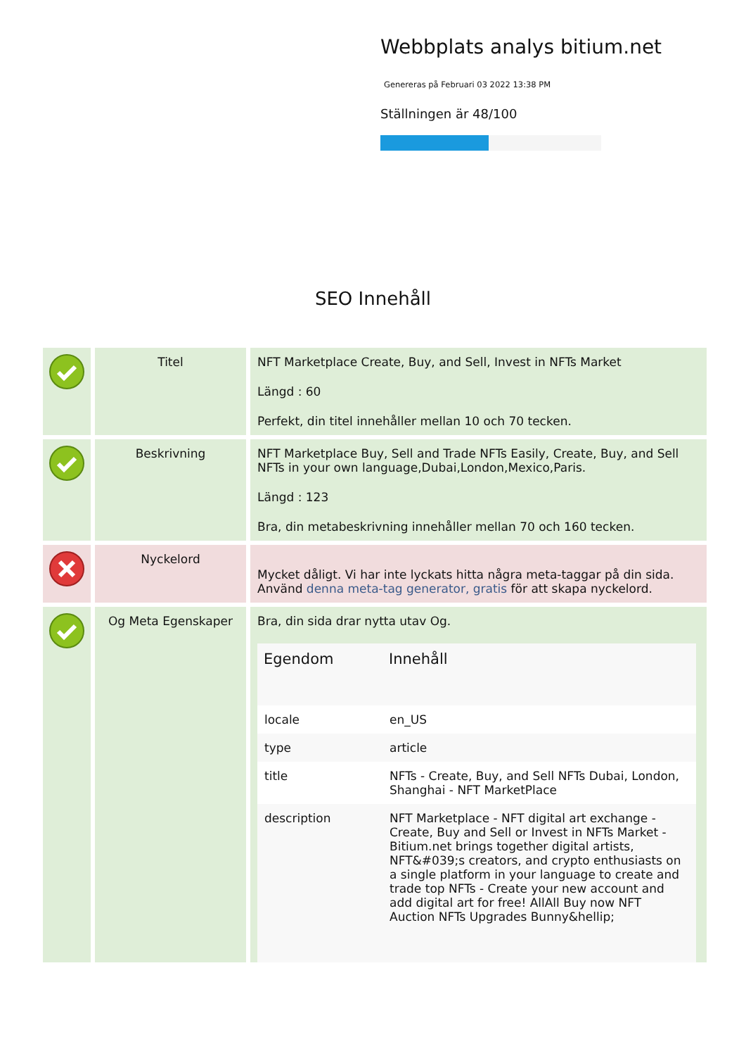Webbplats analys bitium.net
Genereras på Februari 03 2022 13:38 PM
Ställningen är 48/100
SEO Innehåll
| | Titel | NFT Marketplace Create, Buy, and Sell, Invest in NFTs Market Längd : 60 Perfekt, din titel innehåller mellan 10 och 70 tecken. |
| | Beskrivning | NFT Marketplace Buy, Sell and Trade NFTs Easily, Create, Buy, and Sell NFTs in your own language,Dubai,London,Mexico,Paris. Längd : 123 Bra, din metabeskrivning innehåller mellan 70 och 160 tecken. |
| | Nyckelord | Mycket dåligt. Vi har inte lyckats hitta några meta-taggar på din sida. Använd denna meta-tag generator, gratis för att skapa nyckelord. |
| | Og Meta Egenskaper | Bra, din sida drar nytta utav Og. / Egendom / Innehåll / / --- / --- / / locale / en_US / / type / article / / title / NFTs - Create, Buy, and Sell NFTs Dubai, London, Shanghai - NFT MarketPlace / / description / NFT Marketplace - NFT digital art exchange - Create, Buy and Sell or Invest in NFTs Market - Bitium.net brings together digital artists, NFT&#039;s creators, and crypto enthusiasts on a single platform in your language to create and trade top NFTs - Create your new account and add digital art for free! AllAll Buy now NFT Auction NFTs Upgrades Bunny&hellip; / |